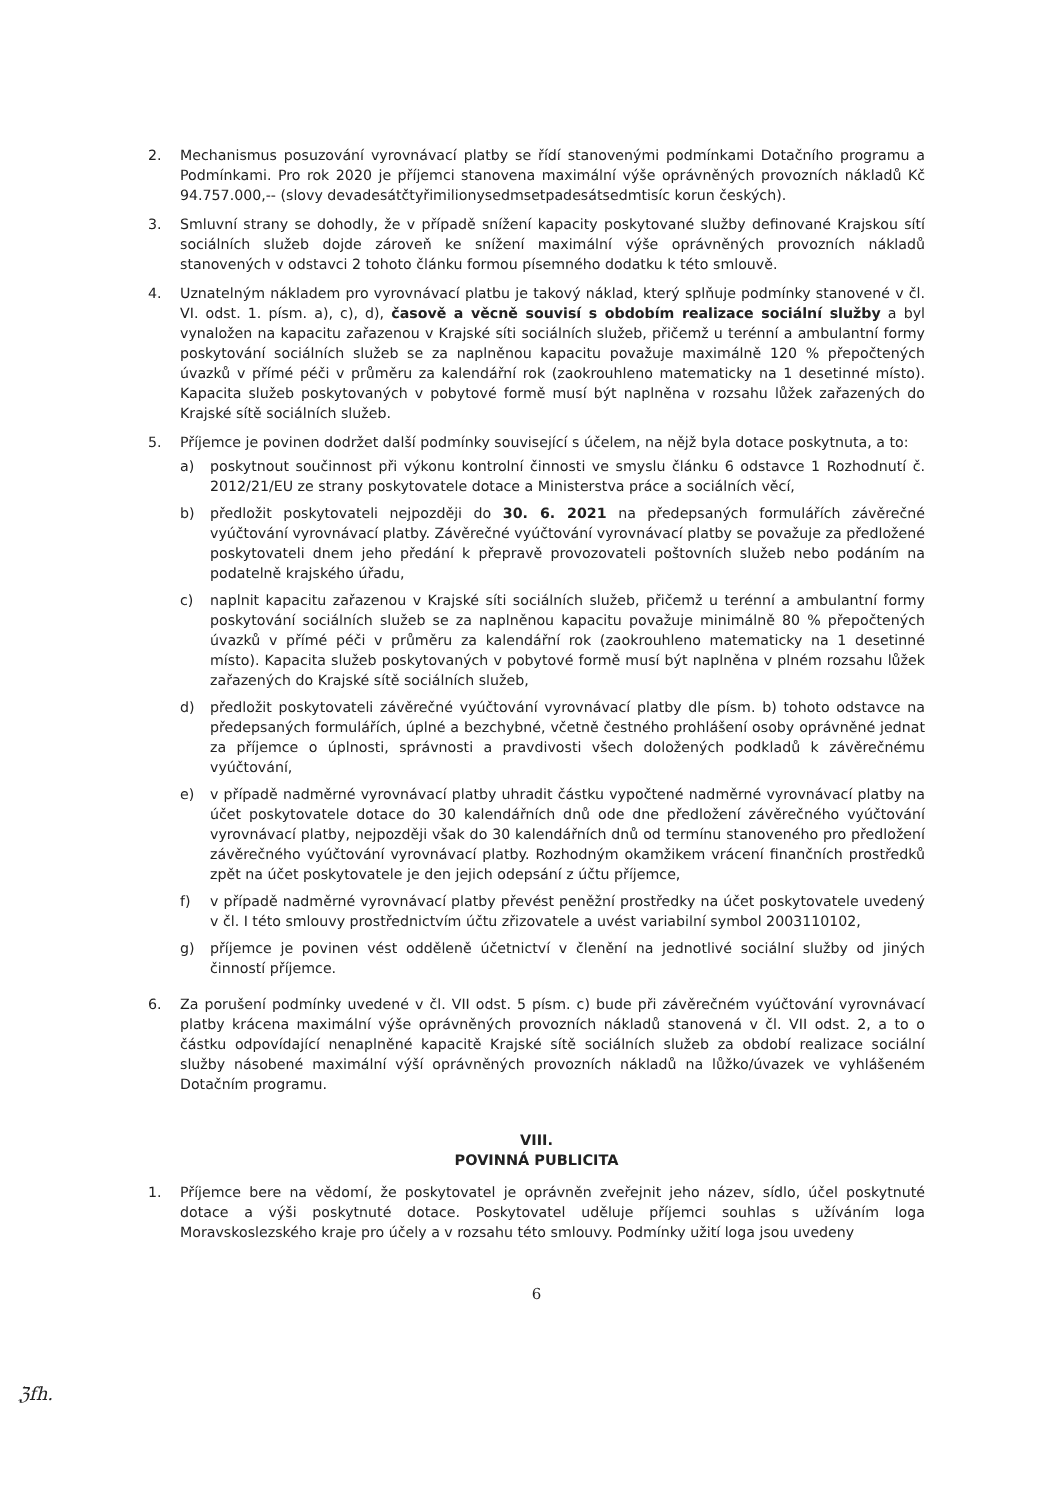2. Mechanismus posuzování vyrovnávací platby se řídí stanovenými podmínkami Dotačního programu a Podmínkami. Pro rok 2020 je příjemci stanovena maximální výše oprávněných provozních nákladů Kč 94.757.000,-- (slovy devadesátčtyřimilionysedmsetpadesátsedmtisíc korun českých).
3. Smluvní strany se dohodly, že v případě snížení kapacity poskytované služby definované Krajskou sítí sociálních služeb dojde zároveň ke snížení maximální výše oprávněných provozních nákladů stanovených v odstavci 2 tohoto článku formou písemného dodatku k této smlouvě.
4. Uznatelným nákladem pro vyrovnávací platbu je takový náklad, který splňuje podmínky stanovené v čl. VI. odst. 1. písm. a), c), d), časově a věcně souvisí s obdobím realizace sociální služby a byl vynaložen na kapacitu zařazenou v Krajské síti sociálních služeb, přičemž u terénní a ambulantní formy poskytování sociálních služeb se za naplněnou kapacitu považuje maximálně 120 % přepočtených úvazků v přímé péči v průměru za kalendářní rok (zaokrouhleno matematicky na 1 desetinné místo). Kapacita služeb poskytovaných v pobytové formě musí být naplněna v rozsahu lůžek zařazených do Krajské sítě sociálních služeb.
5. Příjemce je povinen dodržet další podmínky související s účelem, na nějž byla dotace poskytnuta, a to:
a) poskytnout součinnost při výkonu kontrolní činnosti ve smyslu článku 6 odstavce 1 Rozhodnutí č. 2012/21/EU ze strany poskytovatele dotace a Ministerstva práce a sociálních věcí,
b) předložit poskytovateli nejpozději do 30. 6. 2021 na předepsaných formulářích závěrečné vyúčtování vyrovnávací platby. Závěrečné vyúčtování vyrovnávací platby se považuje za předložené poskytovateli dnem jeho předání k přepravě provozovateli poštovních služeb nebo podáním na podatelně krajského úřadu,
c) naplnit kapacitu zařazenou v Krajské síti sociálních služeb, přičemž u terénní a ambulantní formy poskytování sociálních služeb se za naplněnou kapacitu považuje minimálně 80 % přepočtených úvazků v přímé péči v průměru za kalendářní rok (zaokrouhleno matematicky na 1 desetinné místo). Kapacita služeb poskytovaných v pobytové formě musí být naplněna v plném rozsahu lůžek zařazených do Krajské sítě sociálních služeb,
d) předložit poskytovateli závěrečné vyúčtování vyrovnávací platby dle písm. b) tohoto odstavce na předepsaných formulářích, úplné a bezchybné, včetně čestného prohlášení osoby oprávněné jednat za příjemce o úplnosti, správnosti a pravdivosti všech doložených podkladů k závěrečnému vyúčtování,
e) v případě nadměrné vyrovnávací platby uhradit částku vypočtené nadměrné vyrovnávací platby na účet poskytovatele dotace do 30 kalendářních dnů ode dne předložení závěrečného vyúčtování vyrovnávací platby, nejpozději však do 30 kalendářních dnů od termínu stanoveného pro předložení závěrečného vyúčtování vyrovnávací platby. Rozhodným okamžikem vrácení finančních prostředků zpět na účet poskytovatele je den jejich odepsání z účtu příjemce,
f) v případě nadměrné vyrovnávací platby převést peněžní prostředky na účet poskytovatele uvedený v čl. I této smlouvy prostřednictvím účtu zřizovatele a uvést variabilní symbol 2003110102,
g) příjemce je povinen vést odděleně účetnictví v členění na jednotlivé sociální služby od jiných činností příjemce.
6. Za porušení podmínky uvedené v čl. VII odst. 5 písm. c) bude při závěrečném vyúčtování vyrovnávací platby krácena maximální výše oprávněných provozních nákladů stanovená v čl. VII odst. 2, a to o částku odpovídající nenaplněné kapacitě Krajské sítě sociálních služeb za období realizace sociální služby násobené maximální výší oprávněných provozních nákladů na lůžko/úvazek ve vyhlášeném Dotačním programu.
VIII.
POVINNÁ PUBLICITA
1. Příjemce bere na vědomí, že poskytovatel je oprávněn zveřejnit jeho název, sídlo, účel poskytnuté dotace a výši poskytnuté dotace. Poskytovatel uděluje příjemci souhlas s užíváním loga Moravskoslezského kraje pro účely a v rozsahu této smlouvy. Podmínky užití loga jsou uvedeny
6
ℨfh.